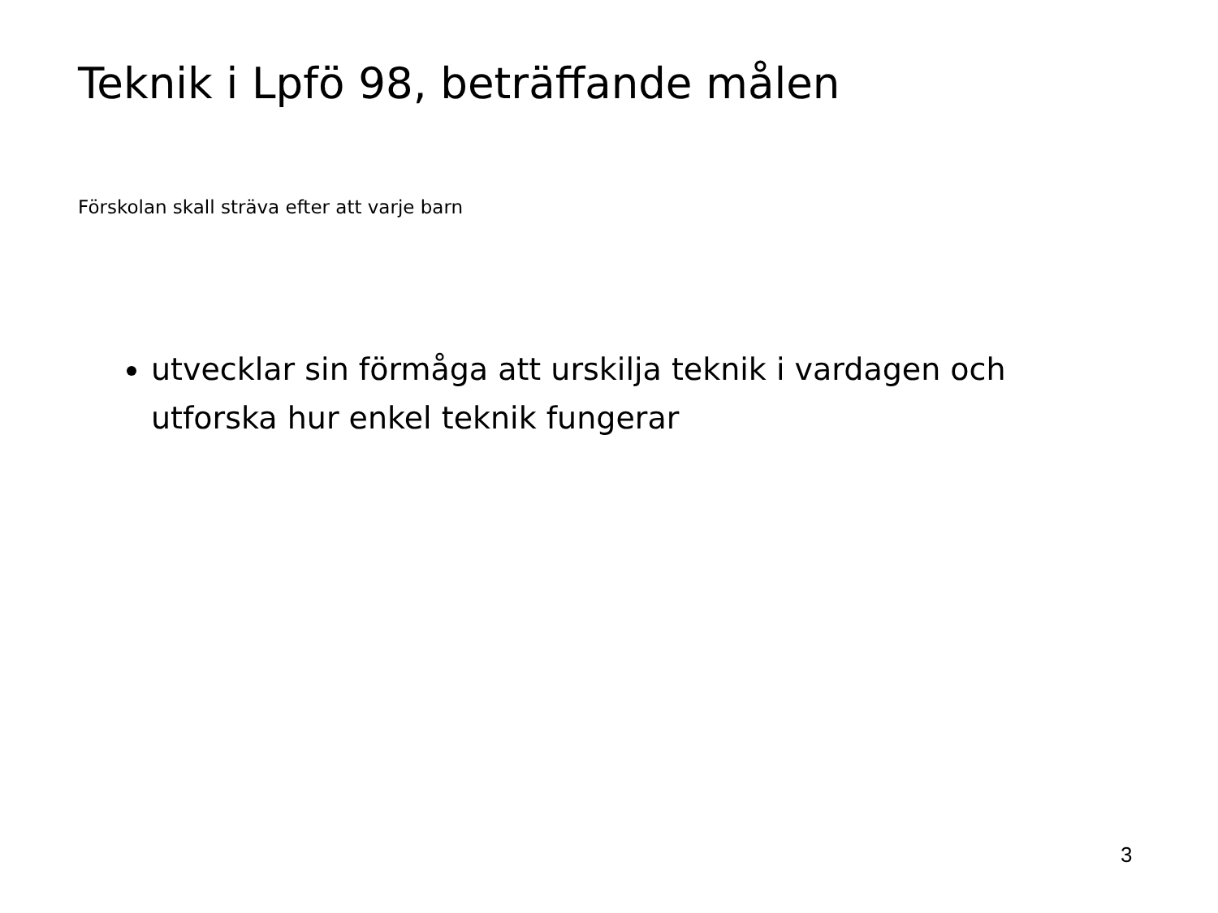Teknik i Lpfö 98, beträffande målen
Förskolan skall sträva efter att varje barn
utvecklar sin förmåga att urskilja teknik i vardagen och utforska hur enkel teknik fungerar
3